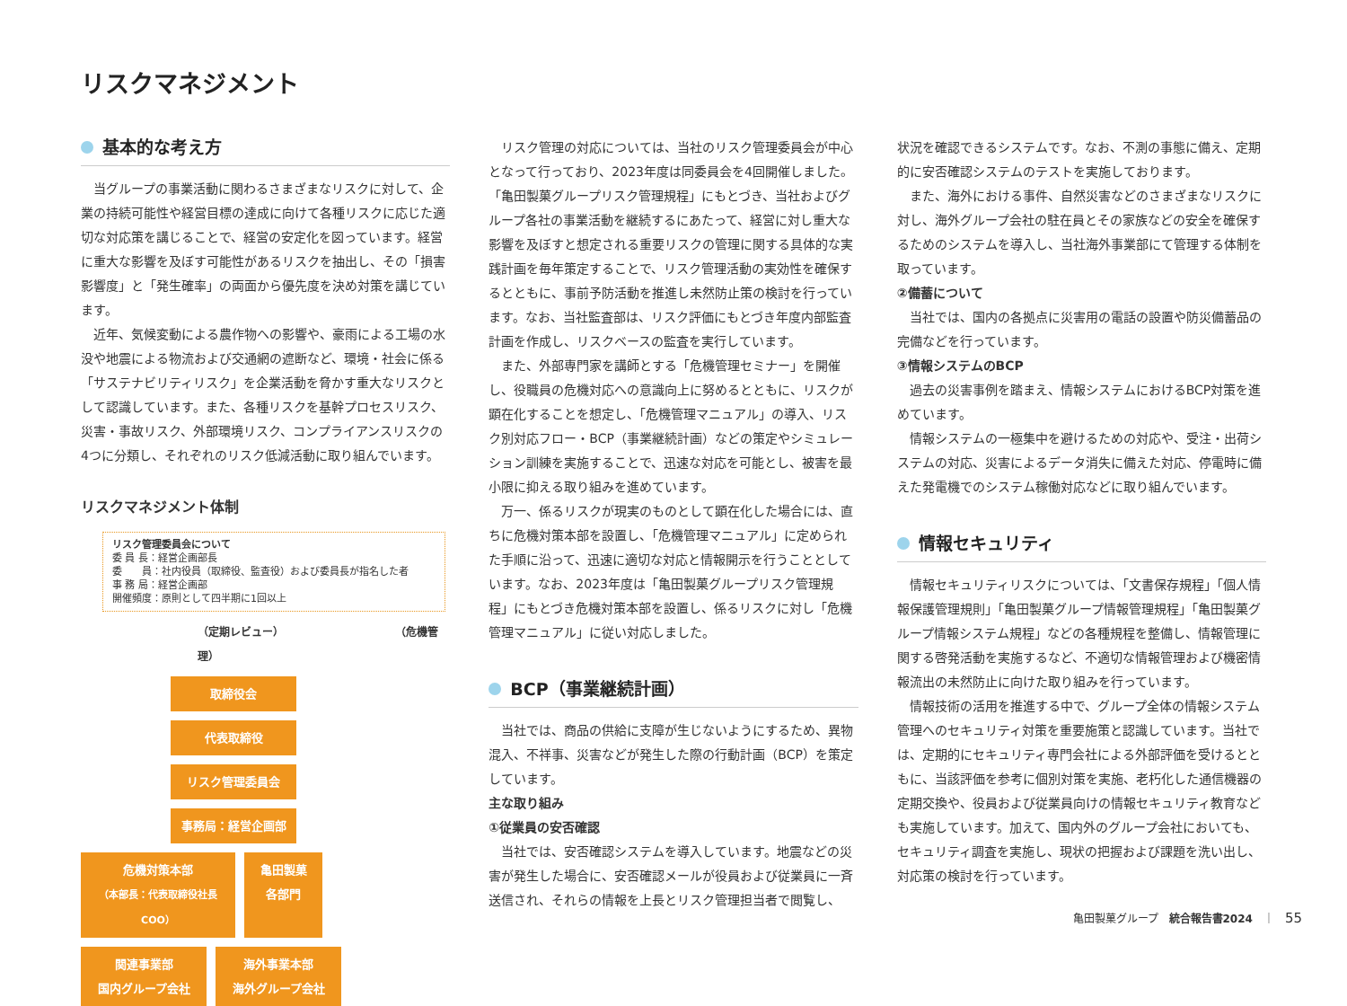リスクマネジメント
基本的な考え方
当グループの事業活動に関わるさまざまなリスクに対して、企業の持続可能性や経営目標の達成に向けて各種リスクに応じた適切な対応策を講じることで、経営の安定化を図っています。経営に重大な影響を及ぼす可能性があるリスクを抽出し、その「損害影響度」と「発生確率」の両面から優先度を決め対策を講じています。
近年、気候変動による農作物への影響や、豪雨による工場の水没や地震による物流および交通網の遮断など、環境・社会に係る「サステナビリティリスク」を企業活動を脅かす重大なリスクとして認識しています。また、各種リスクを基幹プロセスリスク、災害・事故リスク、外部環境リスク、コンプライアンスリスクの4つに分類し、それぞれのリスク低減活動に取り組んでいます。
リスクマネジメント体制
リスク管理委員会について
委 員 長：経営企画部長
委　　員：社内役員（取締役、監査役）および委員長が指名した者
事 務 局：経営企画部
開催頻度：原則として四半期に1回以上
（定期レビュー） （危機管理）
取締役会
代表取締役
リスク管理委員会
事務局：経営企画部
危機対策本部
（本部長：代表取締役社長 COO）
亀田製菓
各部門
関連事業部
国内グループ会社
海外事業本部
海外グループ会社
リスク管理の対応については、当社のリスク管理委員会が中心となって行っており、2023年度は同委員会を4回開催しました。「亀田製菓グループリスク管理規程」にもとづき、当社およびグループ各社の事業活動を継続するにあたって、経営に対し重大な影響を及ぼすと想定される重要リスクの管理に関する具体的な実践計画を毎年策定することで、リスク管理活動の実効性を確保するとともに、事前予防活動を推進し未然防止策の検討を行っています。なお、当社監査部は、リスク評価にもとづき年度内部監査計画を作成し、リスクベースの監査を実行しています。
また、外部専門家を講師とする「危機管理セミナー」を開催し、役職員の危機対応への意識向上に努めるとともに、リスクが顕在化することを想定し、「危機管理マニュアル」の導入、リスク別対応フロー・BCP（事業継続計画）などの策定やシミュレーション訓練を実施することで、迅速な対応を可能とし、被害を最小限に抑える取り組みを進めています。
万一、係るリスクが現実のものとして顕在化した場合には、直ちに危機対策本部を設置し、「危機管理マニュアル」に定められた手順に沿って、迅速に適切な対応と情報開示を行うこととしています。なお、2023年度は「亀田製菓グループリスク管理規程」にもとづき危機対策本部を設置し、係るリスクに対し「危機管理マニュアル」に従い対応しました。
BCP（事業継続計画）
当社では、商品の供給に支障が生じないようにするため、異物混入、不祥事、災害などが発生した際の行動計画（BCP）を策定しています。
主な取り組み
①従業員の安否確認
当社では、安否確認システムを導入しています。地震などの災害が発生した場合に、安否確認メールが役員および従業員に一斉送信され、それらの情報を上長とリスク管理担当者で閲覧し、
状況を確認できるシステムです。なお、不測の事態に備え、定期的に安否確認システムのテストを実施しております。
また、海外における事件、自然災害などのさまざまなリスクに対し、海外グループ会社の駐在員とその家族などの安全を確保するためのシステムを導入し、当社海外事業部にて管理する体制を取っています。
②備蓄について
当社では、国内の各拠点に災害用の電話の設置や防災備蓄品の完備などを行っています。
③情報システムのBCP
過去の災害事例を踏まえ、情報システムにおけるBCP対策を進めています。
情報システムの一極集中を避けるための対応や、受注・出荷システムの対応、災害によるデータ消失に備えた対応、停電時に備えた発電機でのシステム稼働対応などに取り組んでいます。
情報セキュリティ
情報セキュリティリスクについては、「文書保存規程」「個人情報保護管理規則」「亀田製菓グループ情報管理規程」「亀田製菓グループ情報システム規程」などの各種規程を整備し、情報管理に関する啓発活動を実施するなど、不適切な情報管理および機密情報流出の未然防止に向けた取り組みを行っています。
情報技術の活用を推進する中で、グループ全体の情報システム管理へのセキュリティ対策を重要施策と認識しています。当社では、定期的にセキュリティ専門会社による外部評価を受けるとともに、当該評価を参考に個別対策を実施、老朽化した通信機器の定期交換や、役員および従業員向けの情報セキュリティ教育なども実施しています。加えて、国内外のグループ会社においても、セキュリティ調査を実施し、現状の把握および課題を洗い出し、対応策の検討を行っています。
亀田製菓グループ　統合報告書2024　｜　55